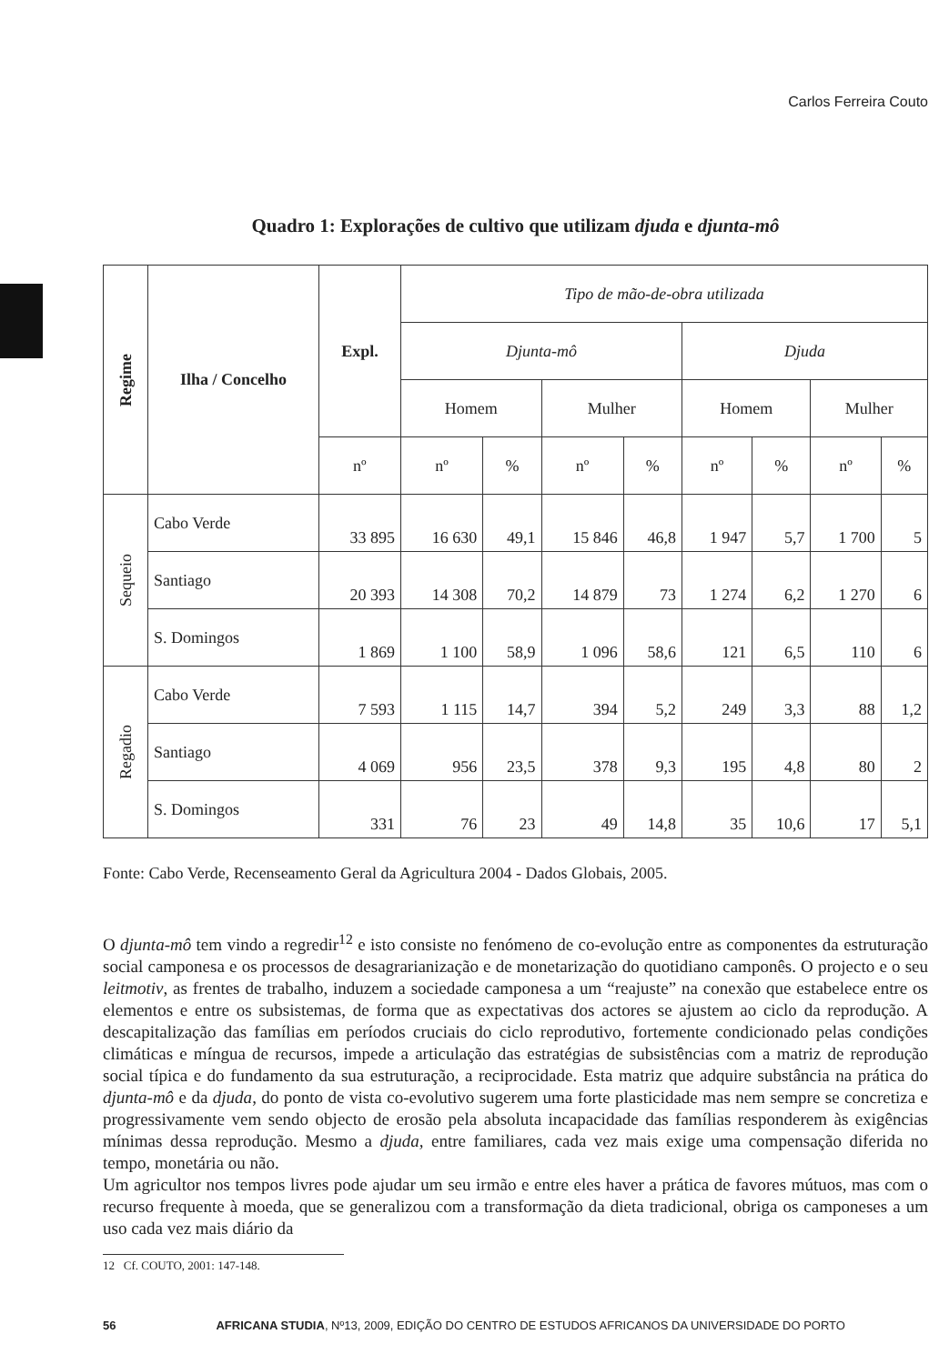Carlos Ferreira Couto
Quadro 1: Explorações de cultivo que utilizam djuda e djunta-mô
| Regime | Ilha / Concelho | Expl. | Tipo de mão-de-obra utilizada | | | | | | | |
| --- | --- | --- | --- | --- | --- | --- | --- | --- | --- | --- |
| | | | Djunta-mô | | | | Djuda | | | |
| | | | Homem | | Mulher | | Homem | | Mulher | |
| | | nº | nº | % | nº | % | nº | % | nº | % |
| Sequeio | Cabo Verde | 33 895 | 16 630 | 49,1 | 15 846 | 46,8 | 1 947 | 5,7 | 1 700 | 5 |
| | Santiago | 20 393 | 14 308 | 70,2 | 14 879 | 73 | 1 274 | 6,2 | 1 270 | 6 |
| | S. Domingos | 1 869 | 1 100 | 58,9 | 1 096 | 58,6 | 121 | 6,5 | 110 | 6 |
| Regadio | Cabo Verde | 7 593 | 1 115 | 14,7 | 394 | 5,2 | 249 | 3,3 | 88 | 1,2 |
| | Santiago | 4 069 | 956 | 23,5 | 378 | 9,3 | 195 | 4,8 | 80 | 2 |
| | S. Domingos | 331 | 76 | 23 | 49 | 14,8 | 35 | 10,6 | 17 | 5,1 |
Fonte: Cabo Verde, Recenseamento Geral da Agricultura 2004 - Dados Globais, 2005.
O djunta-mô tem vindo a regredir<sup>12</sup> e isto consiste no fenómeno de co-evolução entre as componentes da estruturação social camponesa e os processos de desagrarianização e de monetarização do quotidiano camponês. O projecto e o seu leitmotiv, as frentes de trabalho, induzem a sociedade camponesa a um “reajuste” na conexão que estabelece entre os elementos e entre os subsistemas, de forma que as expectativas dos actores se ajustem ao ciclo da reprodução. A descapitalização das famílias em períodos cruciais do ciclo reprodutivo, fortemente condicionado pelas condições climáticas e míngua de recursos, impede a articulação das estratégias de subsistências com a matriz de reprodução social típica e do fundamento da sua estruturação, a reciprocidade. Esta matriz que adquire substância na prática do djunta-mô e da djuda, do ponto de vista co-evolutivo sugerem uma forte plasticidade mas nem sempre se concretiza e progressivamente vem sendo objecto de erosão pela absoluta incapacidade das famílias responderem às exigências mínimas dessa reprodução. Mesmo a djuda, entre familiares, cada vez mais exige uma compensação diferida no tempo, monetária ou não.
Um agricultor nos tempos livres pode ajudar um seu irmão e entre eles haver a prática de favores mútuos, mas com o recurso frequente à moeda, que se generalizou com a transformação da dieta tradicional, obriga os camponeses a um uso cada vez mais diário da
12 Cf. COUTO, 2001: 147-148.
56 AFRICANA STUDIA, Nº13, 2009, EDIÇÃO DO CENTRO DE ESTUDOS AFRICANOS DA UNIVERSIDADE DO PORTO